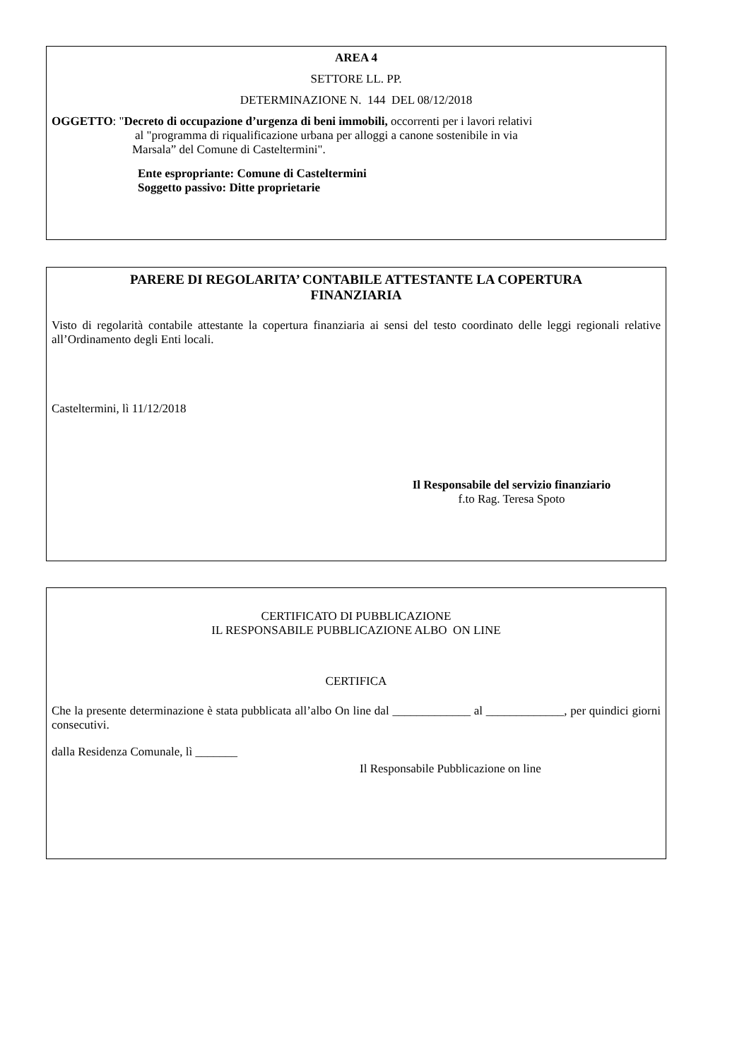AREA 4
SETTORE LL. PP.
DETERMINAZIONE N. 144 DEL 08/12/2018
OGGETTO: "Decreto di occupazione d’urgenza di beni immobili, occorrenti per i lavori relativi
al "programma di riqualificazione urbana per alloggi a canone sostenibile in via
Marsala” del Comune di Casteltermini".
Ente espropriante: Comune di Casteltermini
Soggetto passivo: Ditte proprietarie
PARERE DI REGOLARITA’ CONTABILE ATTESTANTE LA COPERTURA
FINANZIARIA
Visto di regolarità contabile attestante la copertura finanziaria ai sensi del testo coordinato delle leggi regionali relative all’Ordinamento degli Enti locali.
Casteltermini, lì 11/12/2018
Il Responsabile del servizio finanziario
f.to Rag. Teresa Spoto
CERTIFICATO DI PUBBLICAZIONE
IL RESPONSABILE PUBBLICAZIONE ALBO ON LINE
CERTIFICA
Che la presente determinazione è stata pubblicata all’albo On line dal _____________ al _____________, per quindici giorni consecutivi.
dalla Residenza Comunale, lì _______
Il Responsabile Pubblicazione on line